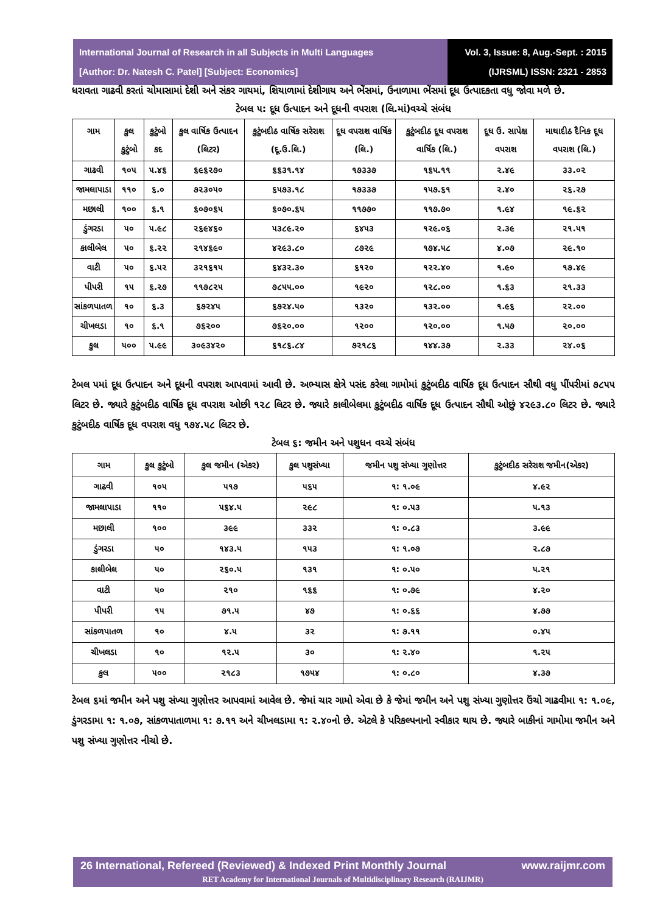International Journal of Research in all Subjects in Multi Languages
[Author: Dr. Natesh C. Patel] [Subject: Economics]
Vol. 3, Issue: 8, Aug.-Sept. : 2015
(IJRSML) ISSN: 2321 - 2853
ધરાવતા ગાઢવી કરતાં ચોમાસામાં દેશી અને સંકર ગાયમાં, શિયાળામાં દેશીગાય અને ભેંસમાં, ઉનાળામા ભેંસમાં દૂધ ઉત્પાદકતા વધુ જોવા મળે છે.
ટેબલ ૫: દૂધ ઉત્પાદન અને દૂધની વપરાશ (લિ.માં)વચ્ચે સંબંધ
| ગામ | કુલ કુટુંબો | કુટુંબો કદ | કુલ વાર્ષિક ઉત્પાદન (લિટર) | કુટુંબદીઠ વાર્ષિક સરેરાશ (દૂ.ઉ.લિ.) | દૂધ વપરાશ વાર્ષિક (લિ.) | કુટુંબદીઠ દૂધ વપરાશ વાર્ષિક (લિ.) | દૂધ ઉ. સાપેક્ષ વપરાશ | માથાદીઠ દૈનિક દૂધ વપરાશ (લિ.) |
| --- | --- | --- | --- | --- | --- | --- | --- | --- |
| ગાઢવી | ૧૦૫ | ૫.૪૬ | ૬૯૬૨૭૦ | ૬૬૩૧.૧૪ | ૧૭૩૩૭ | ૧૬૫.૧૧ | ૨.૪૯ | ૩૩.૦૨ |
| જામલાપાડા | ૧૧૦ | ૬.૦ | ૭૨૩૦૫૦ | ૬૫૭૩.૧૮ | ૧૭૩૩૭ | ૧૫૭.૬૧ | ૨.૪૦ | ૨૬.૨૭ |
| મછાલી | ૧૦૦ | ૬.૧ | ૬૦૭૦૬૫ | ૬૦૭૦.૬૫ | ૧૧૭૭૦ | ૧૧૭.૭૦ | ૧.૯૪ | ૧૯.૬૨ |
| ડુંગરડા | ૫૦ | ૫.૯૮ | ૨૬૯૪૬૦ | ૫૩૮૯.૨૦ | ૬૪૫૩ | ૧૨૯.૦૬ | ૨.૩૯ | ૨૧.૫૧ |
| કાલીબેલ | ૫૦ | ૬.૨૨ | ૨૧૪૬૯૦ | ૪૨૯૩.૮૦ | ૮૭૨૯ | ૧૭૪.૫૮ | ૪.૦૭ | ૨૯.૧૦ |
| વાટી | ૫૦ | ૬.૫૨ | ૩૨૧૬૧૫ | ૬૪૩૨.૩૦ | ૬૧૨૦ | ૧૨૨.૪૦ | ૧.૯૦ | ૧૭.૪૯ |
| પીપરી | ૧૫ | ૬.૨૭ | ૧૧૭૮૨૫ | ૭૮૫૫.૦૦ | ૧૯૨૦ | ૧૨૮.૦૦ | ૧.૬૩ | ૨૧.૩૩ |
| સાંકળપાતળ | ૧૦ | ૬.૩ | ૬૭૨૪૫ | ૬૭૨૪.૫૦ | ૧૩૨૦ | ૧૩૨.૦૦ | ૧.૯૬ | ૨૨.૦૦ |
| ચીખલડા | ૧૦ | ૬.૧ | ૭૬૨૦૦ | ૭૬૨૦.૦૦ | ૧૨૦૦ | ૧૨૦.૦૦ | ૧.૫૭ | ૨૦.૦૦ |
| કુલ | ૫૦૦ | ૫.૯૯ | ૩૦૯૩૪૨૦ | ૬૧૮૬.૮૪ | ૭૨૧૮૬ | ૧૪૪.૩૭ | ૨.૩૩ | ૨૪.૦૬ |
ટેબલ ૫માં દૂધ ઉત્પાદન અને દૂધની વપરાશ આપવામાં આવી છે. અભ્યાસ ક્ષેત્રે પસંદ કરેલા ગામોમાં કુટુંબદીઠ વાર્ષિક દૂધ ઉત્પાદન સૌથી વધુ પીંપરીમાં ૭૮૫૫ લિટર છે. જ્યારે કુટુંબદીઠ વાર્ષિક દૂધ વપરાશ ઓછી ૧૨૮ લિટર છે. જ્યારે કાલીબેલમા કુટુંબદીઠ વાર્ષિક દૂધ ઉત્પાદન સૌથી ઓછું ૪૨૯૩.૮૦ લિટર છે. જ્યારે કુટુંબદીઠ વાર્ષિક દૂધ વપરાશ વધુ ૧૭૪.૫૮ લિટર છે.
ટેબલ ૬: જમીન અને પશુધન વચ્ચે સંબંધ
| ગામ | કુલ કુટુંબો | કુલ જમીન (એકર) | કુલ પશુસંખ્યા | જમીન પશુ સંખ્યા ગુણોત્તર | કુટુંબદીઠ સરેરાશ જમીન(એકર) |
| --- | --- | --- | --- | --- | --- |
| ગાઢવી | ૧૦૫ | ૫૧૭ | ૫૬૫ | ૧: ૧.૦૯ | ૪.૯૨ |
| જામલાપાડા | ૧૧૦ | ૫૬૪.૫ | ૨૯૮ | ૧: ૦.૫૩ | ૫.૧૩ |
| મછાલી | ૧૦૦ | ૩૯૯ | ૩૩૨ | ૧: ૦.૮૩ | ૩.૯૯ |
| ડુંગરડા | ૫૦ | ૧૪૩.૫ | ૧૫૩ | ૧: ૧.૦૭ | ૨.૮૭ |
| કાલીબેલ | ૫૦ | ૨૬૦.૫ | ૧૩૧ | ૧: ૦.૫૦ | ૫.૨૧ |
| વાટી | ૫૦ | ૨૧૦ | ૧૬૬ | ૧: ૦.૭૯ | ૪.૨૦ |
| પીપરી | ૧૫ | ૭૧.૫ | ૪૭ | ૧: ૦.૬૬ | ૪.૭૭ |
| સાંકળપાતળ | ૧૦ | ૪.૫ | ૩૨ | ૧: ૭.૧૧ | ૦.૪૫ |
| ચીખલડા | ૧૦ | ૧૨.૫ | ૩૦ | ૧: ૨.૪૦ | ૧.૨૫ |
| કુલ | ૫૦૦ | ૨૧૮૩ | ૧૭૫૪ | ૧: ૦.૮૦ | ૪.૩૭ |
ટેબલ ૬માં જમીન અને પશુ સંખ્યા ગુણોત્તર આપવામાં આવેલ છે. જેમાં ચાર ગામો એવા છે કે જેમાં જમીન અને પશુ સંખ્યા ગુણોત્તર ઉંચો ગાઢવીમા ૧: ૧.૦૯, ડુંગરડામા ૧: ૧.૦૭, સાંકળપાતાળમા ૧: ૭.૧૧ અને ચીખલડામા ૧: ૨.૪૦નો છે. એટલે કે પરિકલ્પનાનો સ્વીકાર થાય છે. જ્યારે બાકીનાં ગામોમા જમીન અને પશુ સંખ્યા ગુણોત્તર નીચો છે.
26 International, Refereed (Reviewed) & Indexed Print Monthly Journal www.raijmr.com
RET Academy for International Journals of Multidisciplinary Research (RAIJMR)